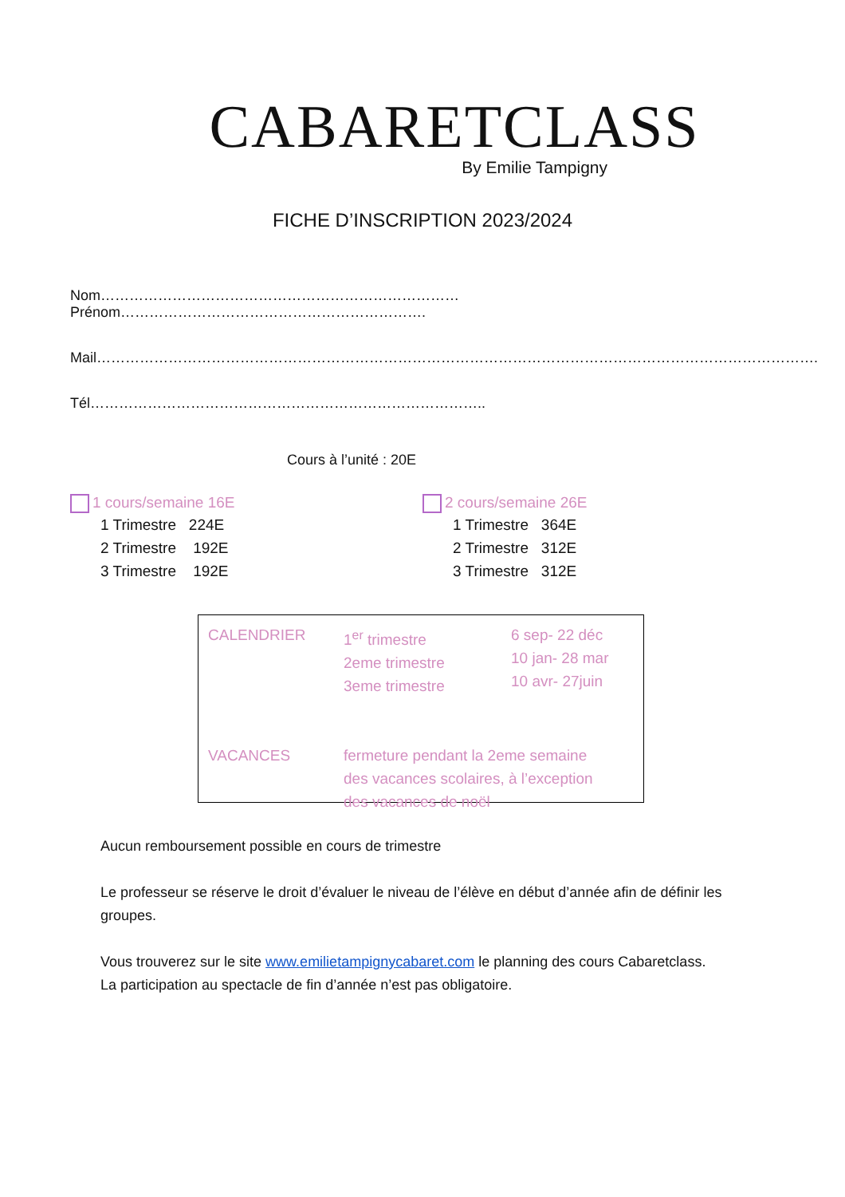CABARETCLASS
By Emilie Tampigny
FICHE D’INSCRIPTION 2023/2024
Nom………………………………………………………………… Prénom……………………………………………………….
Mail…………………………………………………………………………………………………………………………………….
Tél………………………………………………………………………..
Cours à l’unité : 20E
1 cours/semaine 16E
1 Trimestre 224E
2 Trimestre 192E
3 Trimestre 192E
2 cours/semaine 26E
1 Trimestre 364E
2 Trimestre 312E
3 Trimestre 312E
CALENDRIER 1<sup>er</sup> trimestre
2eme trimestre
3eme trimestre
6 sep- 22 déc
10 jan- 28 mar
10 avr- 27juin
VACANCES fermeture pendant la 2eme semaine
des vacances scolaires, à l’exception
des vacances de noël
Aucun remboursement possible en cours de trimestre
Le professeur se réserve le droit d’évaluer le niveau de l’élève en début d’année afin de définir les groupes.
Vous trouverez sur le site www.emilietampignycabaret.com le planning des cours Cabaretclass.
La participation au spectacle de fin d’année n’est pas obligatoire.